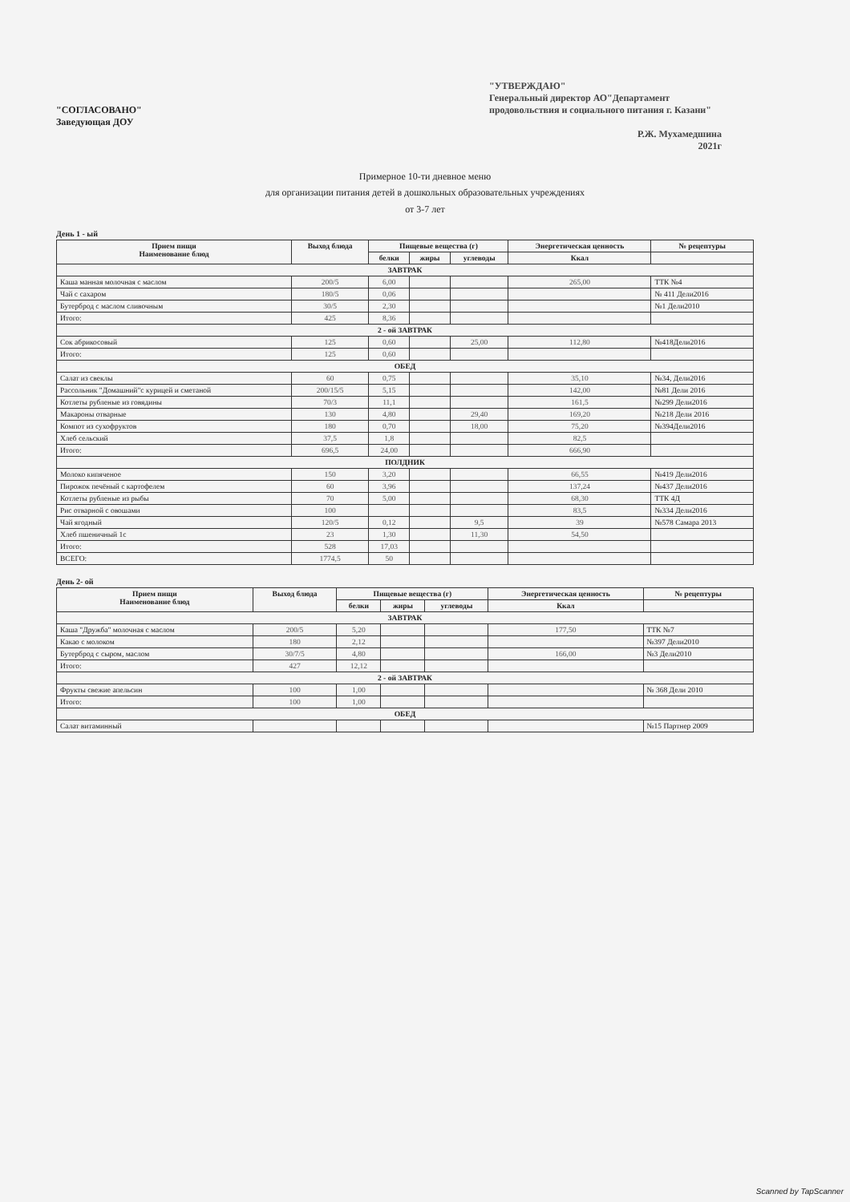"СОГЛАСОВАНО"
Заведующая ДОУ
"УТВЕРЖДАЮ"
Генеральный директор АО"Департамент продовольствия и социального питания г. Казани"
Р.Ж. Мухамедшина
2021г
Примерное 10-ти дневное меню
для организации питания детей в дошкольных образовательных учреждениях
от 3-7 лет
День 1 - ый
| Прием пищи Наименование блюд | Выход блюда | Пищевые вещества (г) | | | Энергетическая ценность | № рецептуры |
| --- | --- | --- | --- | --- | --- | --- |
| | | белки | жиры | углеводы | Ккал | |
| ЗАВТРАК | | | | | | |
| Каша манная молочная с маслом | 200/5 | 6,00 | | | 265,00 | ТТК №4 |
| Чай с сахаром | 180/5 | 0,06 | | | | № 411 Дели2016 |
| Бутерброд с маслом сливочным | 30/5 | 2,30 | | | | №1 Дели2010 |
| Итого: | 425 | 8,36 | | | | |
| 2 - ой ЗАВТРАК | | | | | | |
| Сок абрикосовый | 125 | 0,60 | | 25,00 | 112,80 | №418Дели2016 |
| Итого: | 125 | 0,60 | | | | |
| ОБЕД | | | | | | |
| Салат из свеклы | 60 | 0,75 | | | 35,10 | №34, Дели2016 |
| Рассольник "Домашний"с курицей и сметаной | 200/15/5 | 5,15 | | | 142,00 | №81 Дели 2016 |
| Котлеты рубленые из говядины | 70/3 | 11,1 | | | 161,5 | №299 Дели2016 |
| Макароны отварные | 130 | 4,80 | | 29,40 | 169,20 | №218 Дели 2016 |
| Компот из сухофруктов | 180 | 0,70 | | 18,00 | 75,20 | №394Дели2016 |
| Хлеб сельский | 37,5 | 1,8 | | | 82,5 | |
| Итого: | 696,5 | 24,00 | | | 666,90 | |
| ПОЛДНИК | | | | | | |
| Молоко кипяченое | 150 | 3,20 | | | 66,55 | №419 Дели2016 |
| Пирожок печёный с картофелем | 60 | 3,96 | | | 137,24 | №437 Дели2016 |
| Котлеты рубленые из рыбы | 70 | 5,00 | | | 68,30 | ТТК 4Д |
| Рис отварной с овошами | 100 | | | | 83,5 | №334 Дели2016 |
| Чай ягодный | 120/5 | 0,12 | | 9,5 | 39 | №578 Самара 2013 |
| Хлеб пшеничный 1с | 23 | 1,30 | | 11,30 | 54,50 | |
| Итого: | 528 | 17,03 | | | | |
| ВСЕГО: | 1774,5 | 50 | | | | |
День 2- ой
| Прием пищи Наименование блюд | Выход блюда | Пищевые вещества (г) | | | Энергетическая ценность | № рецептуры |
| --- | --- | --- | --- | --- | --- | --- |
| | | белки | жиры | углеводы | Ккал | |
| ЗАВТРАК | | | | | | |
| Каша "Дружба" молочная с маслом | 200/5 | 5,20 | | | 177,50 | ТТК №7 |
| Какао с молоком | 180 | 2,12 | | | | №397 Дели2010 |
| Бутерброд с сыром, маслом | 30/7/5 | 4,80 | | | 166,00 | №3 Дели2010 |
| Итого: | 427 | 12,12 | | | | |
| 2 - ой ЗАВТРАК | | | | | | |
| Фрукты свежие апельсин | 100 | 1,00 | | | | № 368 Дели 2010 |
| Итого: | 100 | 1,00 | | | | |
| ОБЕД | | | | | | |
| Салат витаминный | | | | | | №15 Партнер 2009 |
Scanned by TapScanner